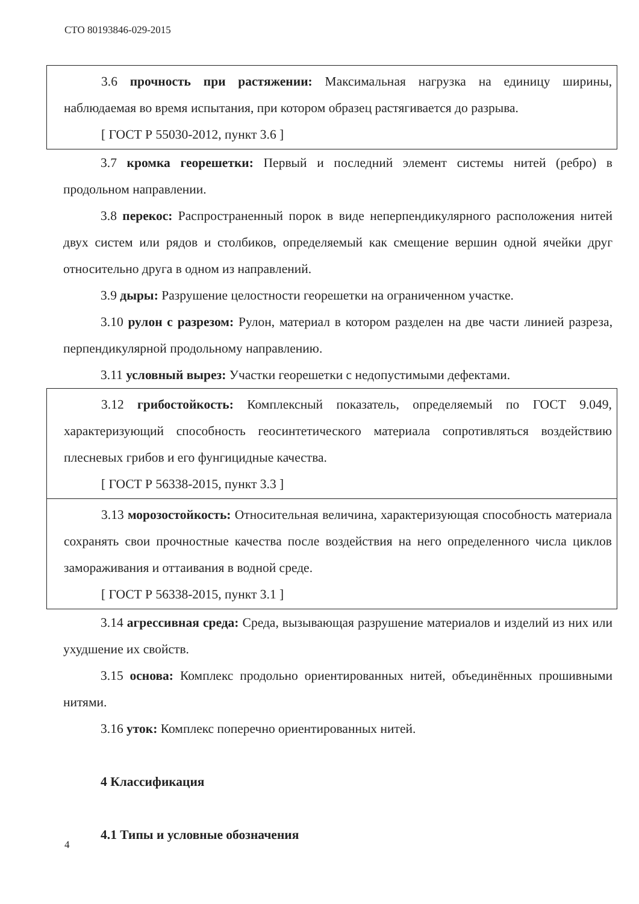СТО 80193846-029-2015
3.6 прочность при растяжении: Максимальная нагрузка на единицу ширины, наблюдаемая во время испытания, при котором образец растягивается до разрыва.
[ ГОСТ Р 55030-2012, пункт 3.6 ]
3.7 кромка георешетки: Первый и последний элемент системы нитей (ребро) в продольном направлении.
3.8 перекос: Распространенный порок в виде неперпендикулярного расположения нитей двух систем или рядов и столбиков, определяемый как смещение вершин одной ячейки друг относительно друга в одном из направлений.
3.9 дыры: Разрушение целостности георешетки на ограниченном участке.
3.10 рулон с разрезом: Рулон, материал в котором разделен на две части линией разреза, перпендикулярной продольному направлению.
3.11 условный вырез: Участки георешетки с недопустимыми дефектами.
3.12 грибостойкость: Комплексный показатель, определяемый по ГОСТ 9.049, характеризующий способность геосинтетического материала сопротивляться воздействию плесневых грибов и его фунгицидные качества.
[ ГОСТ Р 56338-2015, пункт 3.3 ]
3.13 морозостойкость: Относительная величина, характеризующая способность материала сохранять свои прочностные качества после воздействия на него определенного числа циклов замораживания и оттаивания в водной среде.
[ ГОСТ Р 56338-2015, пункт 3.1 ]
3.14 агрессивная среда: Среда, вызывающая разрушение материалов и изделий из них или ухудшение их свойств.
3.15 основа: Комплекс продольно ориентированных нитей, объединённых прошивными нитями.
3.16 уток: Комплекс поперечно ориентированных нитей.
4 Классификация
4.1 Типы и условные обозначения
4